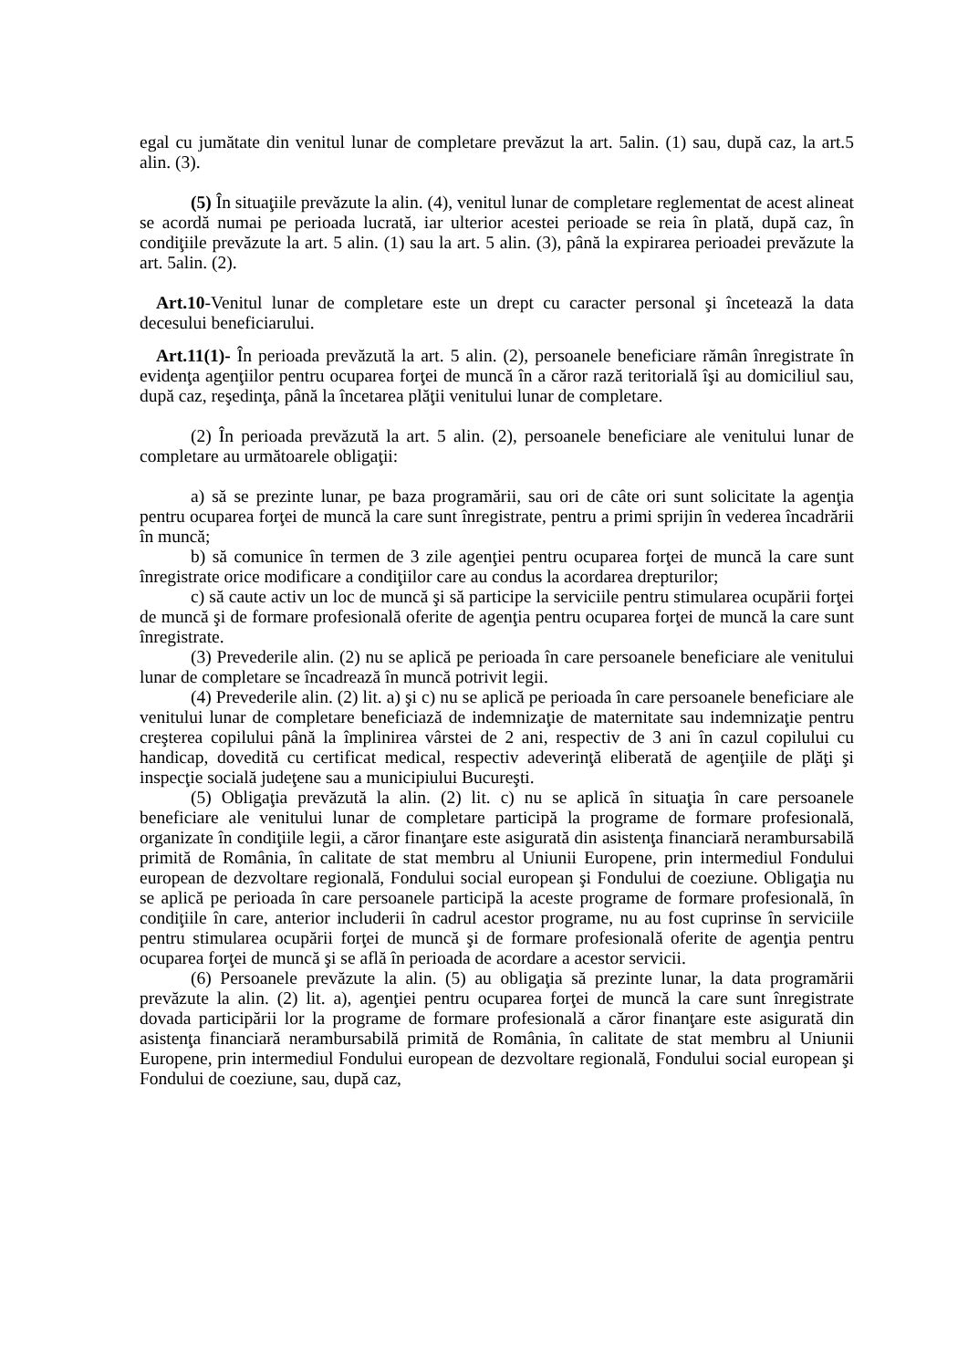egal cu jumătate din venitul lunar de completare prevăzut la art. 5alin. (1) sau, după caz, la art.5 alin. (3).
(5) În situaţiile prevăzute la alin. (4), venitul lunar de completare reglementat de acest alineat se acordă numai pe perioada lucrată, iar ulterior acestei perioade se reia în plată, după caz, în condiţiile prevăzute la art. 5 alin. (1) sau la art. 5 alin. (3), până la expirarea perioadei prevăzute la art. 5alin. (2).
Art.10-Venitul lunar de completare este un drept cu caracter personal şi încetează la data decesului beneficiarului.
Art.11(1)- În perioada prevăzută la art. 5 alin. (2), persoanele beneficiare rămân înregistrate în evidenţa agenţiilor pentru ocuparea forţei de muncă în a căror rază teritorială îşi au domiciliul sau, după caz, reşedinţa, până la încetarea plăţii venitului lunar de completare.
(2) În perioada prevăzută la art. 5 alin. (2), persoanele beneficiare ale venitului lunar de completare au următoarele obligaţii:
a) să se prezinte lunar, pe baza programării, sau ori de câte ori sunt solicitate la agenţia pentru ocuparea forţei de muncă la care sunt înregistrate, pentru a primi sprijin în vederea încadrării în muncă;
b) să comunice în termen de 3 zile agenţiei pentru ocuparea forţei de muncă la care sunt înregistrate orice modificare a condiţiilor care au condus la acordarea drepturilor;
c) să caute activ un loc de muncă şi să participe la serviciile pentru stimularea ocupării forţei de muncă şi de formare profesională oferite de agenţia pentru ocuparea forţei de muncă la care sunt înregistrate.
(3) Prevederile alin. (2) nu se aplică pe perioada în care persoanele beneficiare ale venitului lunar de completare se încadrează în muncă potrivit legii.
(4) Prevederile alin. (2) lit. a) şi c) nu se aplică pe perioada în care persoanele beneficiare ale venitului lunar de completare beneficiază de indemnizaţie de maternitate sau indemnizaţie pentru creşterea copilului până la împlinirea vârstei de 2 ani, respectiv de 3 ani în cazul copilului cu handicap, dovedită cu certificat medical, respectiv adeverinţă eliberată de agenţiile de plăţi şi inspecţie socială judeţene sau a municipiului Bucureşti.
(5) Obligaţia prevăzută la alin. (2) lit. c) nu se aplică în situaţia în care persoanele beneficiare ale venitului lunar de completare participă la programe de formare profesională, organizate în condiţiile legii, a căror finanţare este asigurată din asistenţa financiară nerambursabilă primită de România, în calitate de stat membru al Uniunii Europene, prin intermediul Fondului european de dezvoltare regională, Fondului social european şi Fondului de coeziune. Obligaţia nu se aplică pe perioada în care persoanele participă la aceste programe de formare profesională, în condiţiile în care, anterior includerii în cadrul acestor programe, nu au fost cuprinse în serviciile pentru stimularea ocupării forţei de muncă şi de formare profesională oferite de agenţia pentru ocuparea forţei de muncă şi se află în perioada de acordare a acestor servicii.
(6) Persoanele prevăzute la alin. (5) au obligaţia să prezinte lunar, la data programării prevăzute la alin. (2) lit. a), agenţiei pentru ocuparea forţei de muncă la care sunt înregistrate dovada participării lor la programe de formare profesională a căror finanţare este asigurată din asistenţa financiară nerambursabilă primită de România, în calitate de stat membru al Uniunii Europene, prin intermediul Fondului european de dezvoltare regională, Fondului social european şi Fondului de coeziune, sau, după caz,